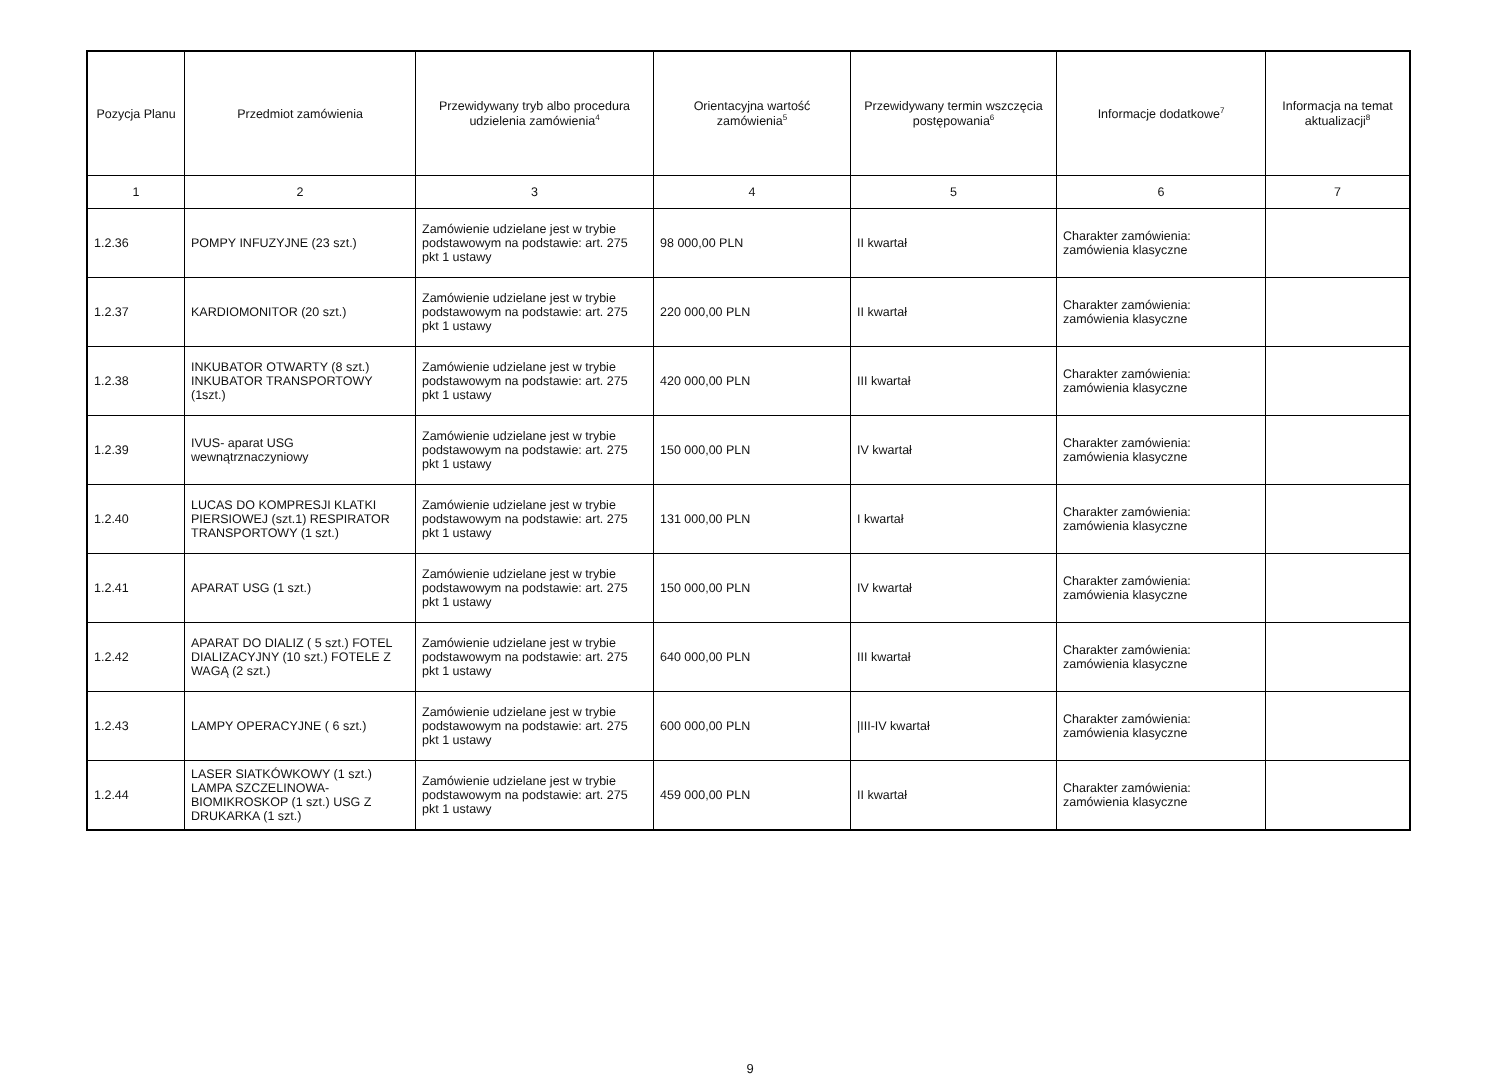| Pozycja Planu | Przedmiot zamówienia | Przewidywany tryb albo procedura udzielenia zamówienia<sup>4</sup> | Orientacyjna wartość zamówienia<sup>5</sup> | Przewidywany termin wszczęcia postępowania<sup>6</sup> | Informacje dodatkowe<sup>7</sup> | Informacja na temat aktualizacji<sup>8</sup> |
| --- | --- | --- | --- | --- | --- | --- |
| 1 | 2 | 3 | 4 | 5 | 6 | 7 |
| 1.2.36 | POMPY INFUZYJNE (23 szt.) | Zamówienie udzielane jest w trybie podstawowym na podstawie: art. 275 pkt 1 ustawy | 98 000,00 PLN | II kwartał | Charakter zamówienia: zamówienia klasyczne | |
| 1.2.37 | KARDIOMONITOR (20 szt.) | Zamówienie udzielane jest w trybie podstawowym na podstawie: art. 275 pkt 1 ustawy | 220 000,00 PLN | II kwartał | Charakter zamówienia: zamówienia klasyczne | |
| 1.2.38 | INKUBATOR OTWARTY (8 szt.) INKUBATOR TRANSPORTOWY (1szt.) | Zamówienie udzielane jest w trybie podstawowym na podstawie: art. 275 pkt 1 ustawy | 420 000,00 PLN | III kwartał | Charakter zamówienia: zamówienia klasyczne | |
| 1.2.39 | IVUS- aparat USG wewnątrznaczyniowy | Zamówienie udzielane jest w trybie podstawowym na podstawie: art. 275 pkt 1 ustawy | 150 000,00 PLN | IV kwartał | Charakter zamówienia: zamówienia klasyczne | |
| 1.2.40 | LUCAS DO KOMPRESJI KLATKI PIERSIOWEJ (szt.1) RESPIRATOR TRANSPORTOWY (1 szt.) | Zamówienie udzielane jest w trybie podstawowym na podstawie: art. 275 pkt 1 ustawy | 131 000,00 PLN | I kwartał | Charakter zamówienia: zamówienia klasyczne | |
| 1.2.41 | APARAT USG (1 szt.) | Zamówienie udzielane jest w trybie podstawowym na podstawie: art. 275 pkt 1 ustawy | 150 000,00 PLN | IV kwartał | Charakter zamówienia: zamówienia klasyczne | |
| 1.2.42 | APARAT DO DIALIZ ( 5 szt.) FOTEL DIALIZACYJNY (10 szt.) FOTELE Z WAGĄ (2 szt.) | Zamówienie udzielane jest w trybie podstawowym na podstawie: art. 275 pkt 1 ustawy | 640 000,00 PLN | III kwartał | Charakter zamówienia: zamówienia klasyczne | |
| 1.2.43 | LAMPY OPERACYJNE ( 6 szt.) | Zamówienie udzielane jest w trybie podstawowym na podstawie: art. 275 pkt 1 ustawy | 600 000,00 PLN | /III-IV kwartał | Charakter zamówienia: zamówienia klasyczne | |
| 1.2.44 | LASER SIATKÓWKOWY (1 szt.) LAMPA SZCZELINOWA-BIOMIKROSKOP (1 szt.) USG Z DRUKARKA (1 szt.) | Zamówienie udzielane jest w trybie podstawowym na podstawie: art. 275 pkt 1 ustawy | 459 000,00 PLN | II kwartał | Charakter zamówienia: zamówienia klasyczne | |
9